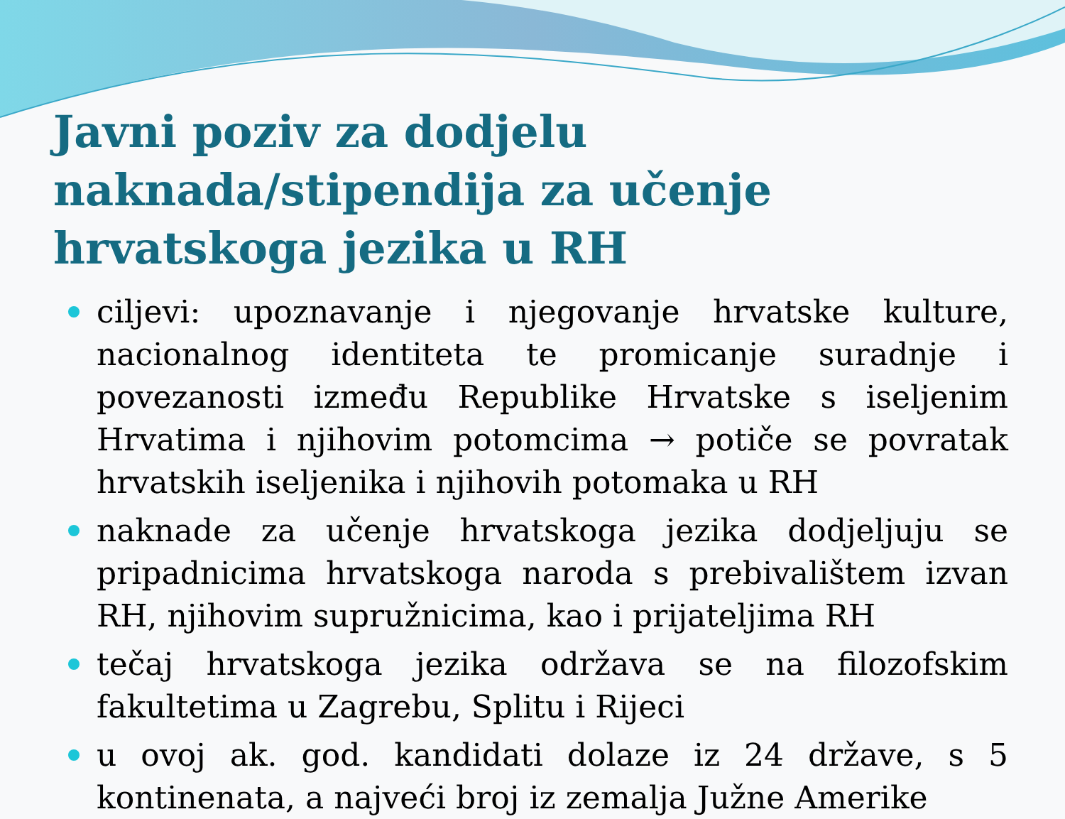Javni poziv za dodjelu naknada/stipendija za učenje hrvatskoga jezika u RH
ciljevi: upoznavanje i njegovanje hrvatske kulture, nacionalnog identiteta te promicanje suradnje i povezanosti između Republike Hrvatske s iseljenim Hrvatima i njihovim potomcima → potiče se povratak hrvatskih iseljenika i njihovih potomaka u RH
naknade za učenje hrvatskoga jezika dodjeljuju se pripadnicima hrvatskoga naroda s prebivalištem izvan RH, njihovim supružnicima, kao i prijateljima RH
tečaj hrvatskoga jezika održava se na filozofskim fakultetima u Zagrebu, Splitu i Rijeci
u ovoj ak. god. kandidati dolaze iz 24 države, s 5 kontinenata, a najveći broj iz zemalja Južne Amerike